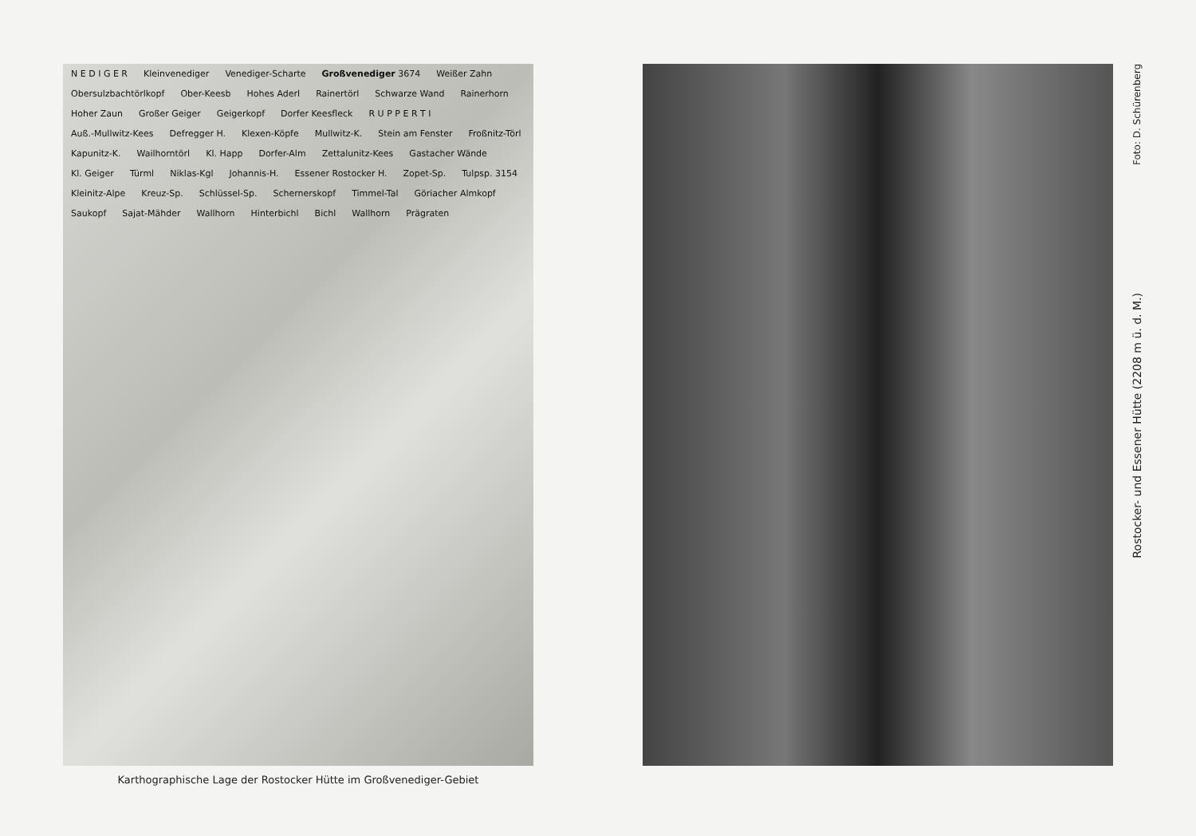N E D I G E R Kleinvenediger Venediger-Scharte Großvenediger 3674 Weißer Zahn Obersulzbachtörlkopf Ober-Keesb Hohes Aderl Rainertörl Schwarze Wand Rainerhorn Hoher Zaun Großer Geiger Geigerkopf Dorfer Keesfleck R U P P E R T I Auß.-Mullwitz-Kees Defregger H. Klexen-Köpfe Mullwitz-K. Stein am Fenster Froßnitz-Törl Kapunitz-K. Wailhorntörl Kl. Happ Dorfer-Alm Zettalunitz-Kees Gastacher Wände Kl. Geiger Türml Niklas-Kgl Johannis-H. Essener Rostocker H. Zopet-Sp. Tulpsp. 3154 Kleinitz-Alpe Kreuz-Sp. Schlüssel-Sp. Schernerskopf Timmel-Tal Göriacher Almkopf Saukopf Sajat-Mähder Wallhorn Hinterbichl Bichl Wallhorn Prägraten
Karthographische Lage der Rostocker Hütte im Großvenediger-Gebiet
Foto: D. Schürenberg
Rostocker- und Essener Hütte (2208 m ü. d. M.)